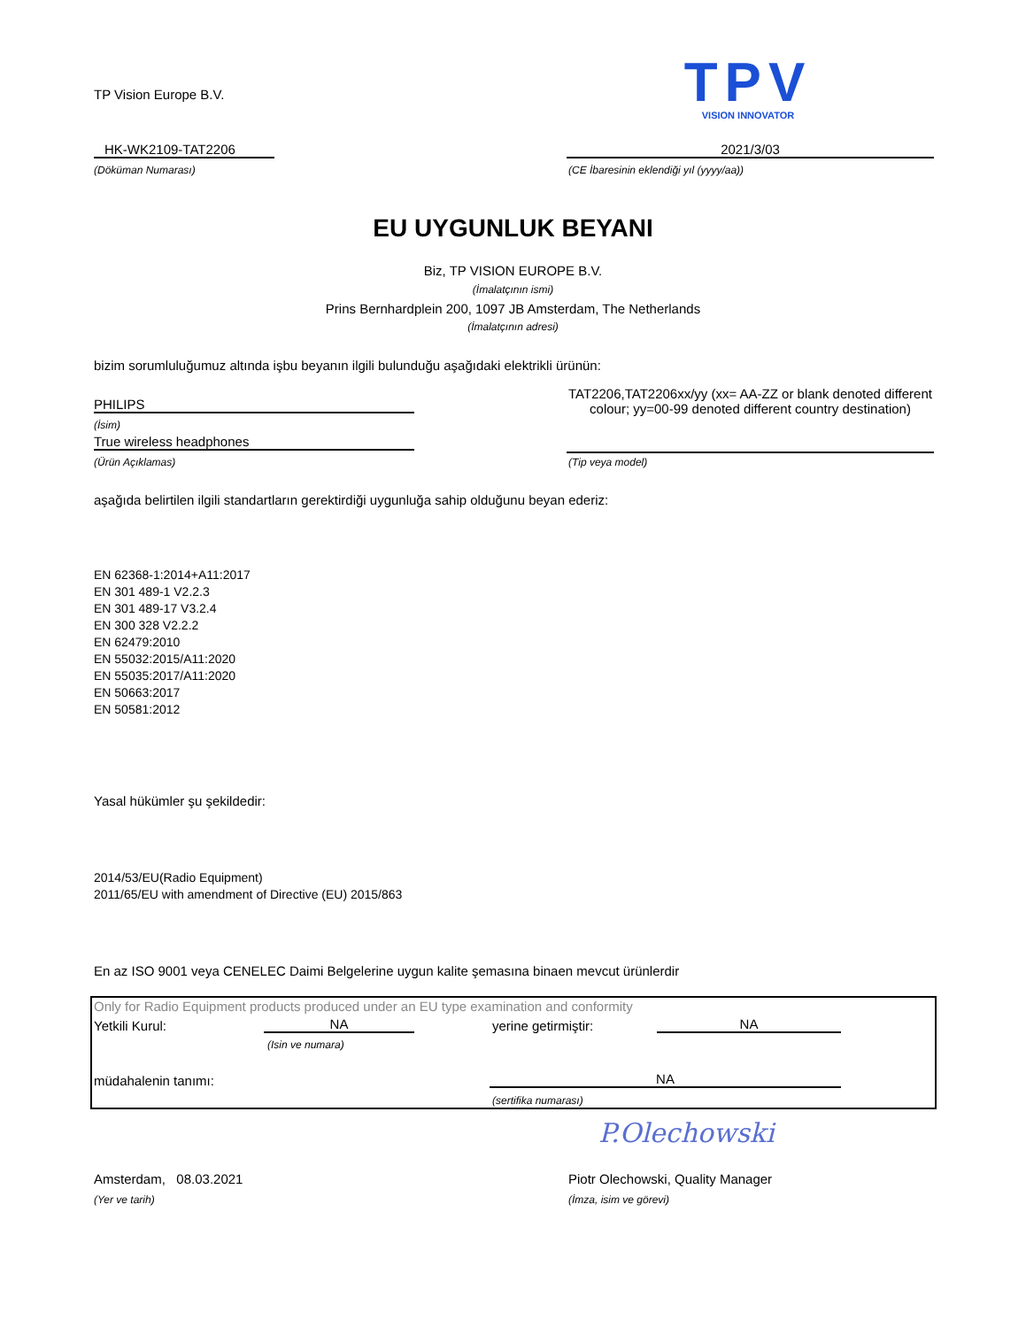TP Vision Europe B.V.
TPV
VISION INNOVATOR
HK-WK2109-TAT2206
(Döküman Numarası)
2021/3/03
(CE İbaresinin eklendiği yıl (yyyy/aa))
EU UYGUNLUK BEYANI
Biz, TP VISION EUROPE B.V.
(İmalatçının ismi)
Prins Bernhardplein 200, 1097 JB Amsterdam, The Netherlands
(İmalatçının adresi)
bizim sorumluluğumuz altında işbu beyanın ilgili bulunduğu aşağıdaki elektrikli ürünün:
PHILIPS
(İsim)
True wireless headphones
(Ürün Açıklamas)
TAT2206,TAT2206xx/yy (xx= AA-ZZ or blank denoted different colour; yy=00-99 denoted different country destination)
(Tip veya model)
aşağıda belirtilen ilgili standartların gerektirdiği uygunluğa sahip olduğunu beyan ederiz:
EN 62368-1:2014+A11:2017
EN 301 489-1 V2.2.3
EN 301 489-17 V3.2.4
EN 300 328 V2.2.2
EN 62479:2010
EN 55032:2015/A11:2020
EN 55035:2017/A11:2020
EN 50663:2017
EN 50581:2012
Yasal hükümler şu şekildedir:
2014/53/EU(Radio Equipment)
2011/65/EU with amendment of Directive (EU) 2015/863
En az ISO 9001 veya CENELEC Daimi Belgelerine uygun kalite şemasına binaen mevcut ürünlerdir
Only for Radio Equipment products produced under an EU type examination and conformity
Yetkili Kurul: NA
(Isin ve numara)
yerine getirmiştir: NA
müdahalenin tanımı: NA
(sertifika numarası)
P.Olechowski
Amsterdam, 08.03.2021
(Yer ve tarih)
Piotr Olechowski, Quality Manager
(İmza, isim ve görevi)